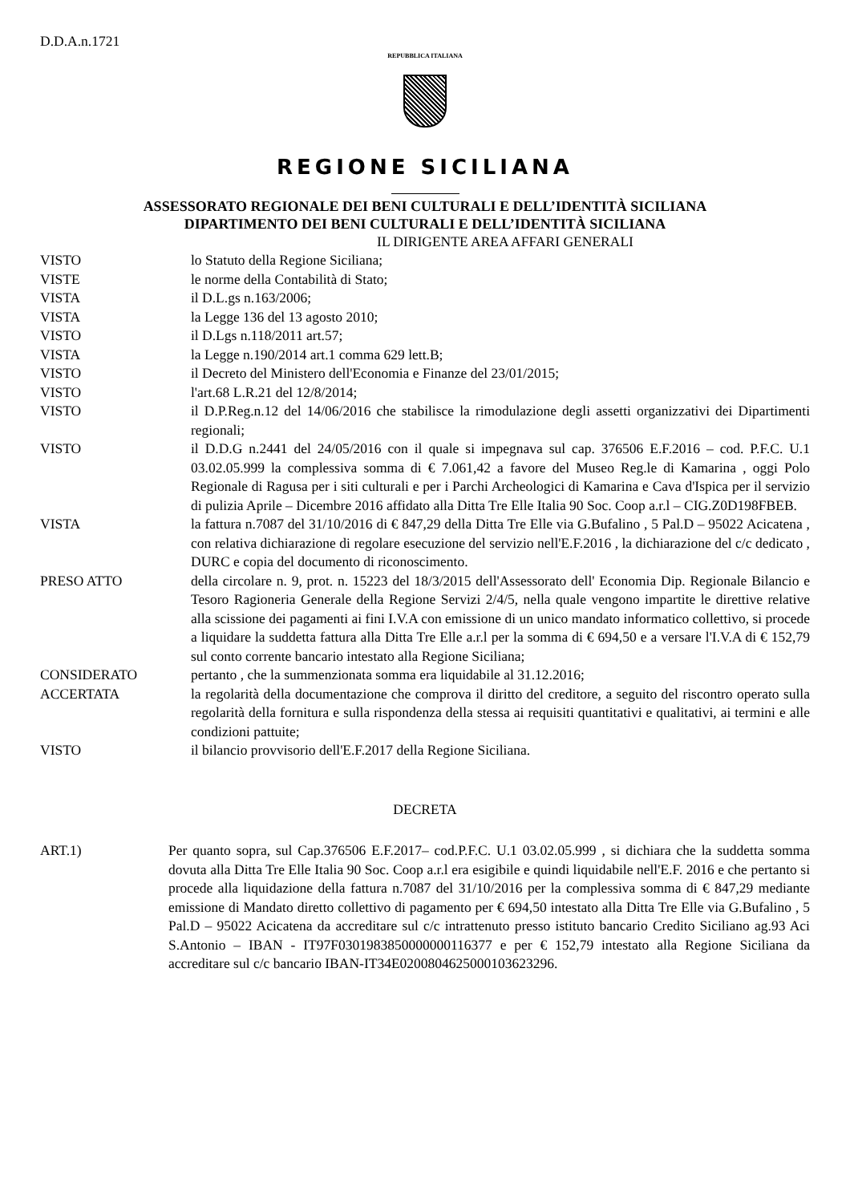D.D.A.n.1721
REPUBBLICA ITALIANA
REGIONE SICILIANA
ASSESSORATO REGIONALE DEI BENI CULTURALI E DELL’IDENTITÀ SICILIANA
DIPARTIMENTO DEI BENI CULTURALI E DELL’IDENTITÀ SICILIANA
IL DIRIGENTE AREA AFFARI GENERALI
VISTO lo Statuto della Regione Siciliana;
VISTE le norme della Contabilità di Stato;
VISTA il D.L.gs n.163/2006;
VISTA la Legge 136 del 13 agosto 2010;
VISTO il D.Lgs n.118/2011 art.57;
VISTA la Legge n.190/2014 art.1 comma 629 lett.B;
VISTO il Decreto del Ministero dell'Economia e Finanze del 23/01/2015;
VISTO l'art.68 L.R.21 del 12/8/2014;
VISTO il D.P.Reg.n.12 del 14/06/2016 che stabilisce la rimodulazione degli assetti organizzativi dei Dipartimenti regionali;
VISTO il D.D.G n.2441 del 24/05/2016 con il quale si impegnava sul cap. 376506 E.F.2016 – cod. P.F.C. U.1 03.02.05.999 la complessiva somma di € 7.061,42 a favore del Museo Reg.le di Kamarina , oggi Polo Regionale di Ragusa per i siti culturali e per i Parchi Archeologici di Kamarina e Cava d'Ispica per il servizio di pulizia Aprile – Dicembre 2016 affidato alla Ditta Tre Elle Italia 90 Soc. Coop a.r.l – CIG.Z0D198FBEB.
VISTA la fattura n.7087 del 31/10/2016 di € 847,29 della Ditta Tre Elle via G.Bufalino , 5 Pal.D – 95022 Acicatena , con relativa dichiarazione di regolare esecuzione del servizio nell'E.F.2016 , la dichiarazione del c/c dedicato , DURC e copia del documento di riconoscimento.
PRESO ATTO della circolare n. 9, prot. n. 15223 del 18/3/2015 dell'Assessorato dell' Economia Dip. Regionale Bilancio e Tesoro Ragioneria Generale della Regione Servizi 2/4/5, nella quale vengono impartite le direttive relative alla scissione dei pagamenti ai fini I.V.A con emissione di un unico mandato informatico collettivo, si procede a liquidare la suddetta fattura alla Ditta Tre Elle a.r.l per la somma di € 694,50 e a versare l'I.V.A di € 152,79 sul conto corrente bancario intestato alla Regione Siciliana;
CONSIDERATO pertanto , che la summenzionata somma era liquidabile al 31.12.2016;
ACCERTATA la regolarità della documentazione che comprova il diritto del creditore, a seguito del riscontro operato sulla regolarità della fornitura e sulla rispondenza della stessa ai requisiti quantitativi e qualitativi, ai termini e alle condizioni pattuite;
VISTO il bilancio provvisorio dell'E.F.2017 della Regione Siciliana.
DECRETA
ART.1) Per quanto sopra, sul Cap.376506 E.F.2017– cod.P.F.C. U.1 03.02.05.999 , si dichiara che la suddetta somma dovuta alla Ditta Tre Elle Italia 90 Soc. Coop a.r.l era esigibile e quindi liquidabile nell'E.F. 2016 e che pertanto si procede alla liquidazione della fattura n.7087 del 31/10/2016 per la complessiva somma di € 847,29 mediante emissione di Mandato diretto collettivo di pagamento per € 694,50 intestato alla Ditta Tre Elle via G.Bufalino , 5 Pal.D – 95022 Acicatena da accreditare sul c/c intrattenuto presso istituto bancario Credito Siciliano ag.93 Aci S.Antonio – IBAN - IT97F0301983850000000116377 e per € 152,79 intestato alla Regione Siciliana da accreditare sul c/c bancario IBAN-IT34E0200804625000103623296.